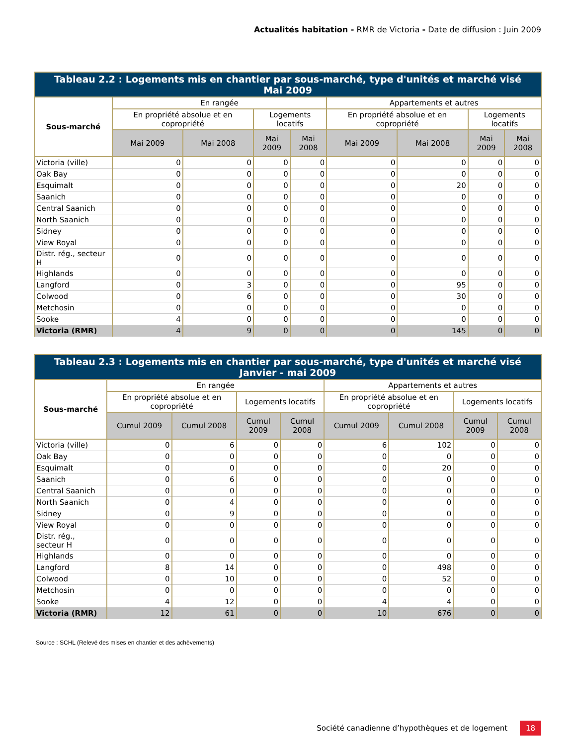Actualités habitation - RMR de Victoria - Date de diffusion : Juin 2009
| Tableau 2.2 : Logements mis en chantier par sous-marché, type d'unités et marché visé Mai 2009 | | | | | | | | |
| --- | --- | --- | --- | --- | --- | --- | --- | --- |
| Sous-marché | En rangée | | | | Appartements et autres | | | |
| | En propriété absolue et en copropriété | | Logements locatifs | | En propriété absolue et en copropriété | | Logements locatifs | |
| | Mai 2009 | Mai 2008 | Mai 2009 | Mai 2008 | Mai 2009 | Mai 2008 | Mai 2009 | Mai 2008 |
| Victoria (ville) | 0 | 0 | 0 | 0 | 0 | 0 | 0 | 0 |
| Oak Bay | 0 | 0 | 0 | 0 | 0 | 0 | 0 | 0 |
| Esquimalt | 0 | 0 | 0 | 0 | 0 | 20 | 0 | 0 |
| Saanich | 0 | 0 | 0 | 0 | 0 | 0 | 0 | 0 |
| Central Saanich | 0 | 0 | 0 | 0 | 0 | 0 | 0 | 0 |
| North Saanich | 0 | 0 | 0 | 0 | 0 | 0 | 0 | 0 |
| Sidney | 0 | 0 | 0 | 0 | 0 | 0 | 0 | 0 |
| View Royal | 0 | 0 | 0 | 0 | 0 | 0 | 0 | 0 |
| Distr. rég., secteur H | 0 | 0 | 0 | 0 | 0 | 0 | 0 | 0 |
| Highlands | 0 | 0 | 0 | 0 | 0 | 0 | 0 | 0 |
| Langford | 0 | 3 | 0 | 0 | 0 | 95 | 0 | 0 |
| Colwood | 0 | 6 | 0 | 0 | 0 | 30 | 0 | 0 |
| Metchosin | 0 | 0 | 0 | 0 | 0 | 0 | 0 | 0 |
| Sooke | 4 | 0 | 0 | 0 | 0 | 0 | 0 | 0 |
| Victoria (RMR) | 4 | 9 | 0 | 0 | 0 | 145 | 0 | 0 |
| Tableau 2.3 : Logements mis en chantier par sous-marché, type d'unités et marché visé Janvier - mai 2009 | | | | | | | | |
| --- | --- | --- | --- | --- | --- | --- | --- | --- |
| Sous-marché | En rangée | | | | Appartements et autres | | | |
| | En propriété absolue et en copropriété | | Logements locatifs | | En propriété absolue et en copropriété | | Logements locatifs | |
| | Cumul 2009 | Cumul 2008 | Cumul 2009 | Cumul 2008 | Cumul 2009 | Cumul 2008 | Cumul 2009 | Cumul 2008 |
| Victoria (ville) | 0 | 6 | 0 | 0 | 6 | 102 | 0 | 0 |
| Oak Bay | 0 | 0 | 0 | 0 | 0 | 0 | 0 | 0 |
| Esquimalt | 0 | 0 | 0 | 0 | 0 | 20 | 0 | 0 |
| Saanich | 0 | 6 | 0 | 0 | 0 | 0 | 0 | 0 |
| Central Saanich | 0 | 0 | 0 | 0 | 0 | 0 | 0 | 0 |
| North Saanich | 0 | 4 | 0 | 0 | 0 | 0 | 0 | 0 |
| Sidney | 0 | 9 | 0 | 0 | 0 | 0 | 0 | 0 |
| View Royal | 0 | 0 | 0 | 0 | 0 | 0 | 0 | 0 |
| Distr. rég., secteur H | 0 | 0 | 0 | 0 | 0 | 0 | 0 | 0 |
| Highlands | 0 | 0 | 0 | 0 | 0 | 0 | 0 | 0 |
| Langford | 8 | 14 | 0 | 0 | 0 | 498 | 0 | 0 |
| Colwood | 0 | 10 | 0 | 0 | 0 | 52 | 0 | 0 |
| Metchosin | 0 | 0 | 0 | 0 | 0 | 0 | 0 | 0 |
| Sooke | 4 | 12 | 0 | 0 | 4 | 4 | 0 | 0 |
| Victoria (RMR) | 12 | 61 | 0 | 0 | 10 | 676 | 0 | 0 |
Source : SCHL (Relevé des mises en chantier et des achèvements)
Société canadienne d’hypothèques et de logement 18